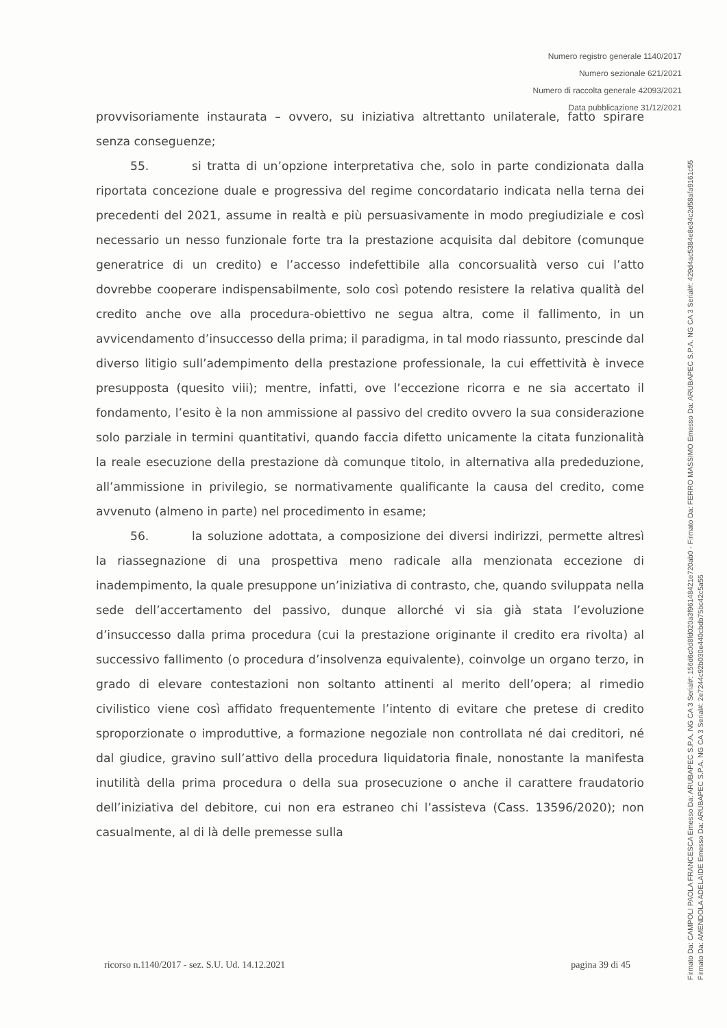Numero registro generale 1140/2017
Numero sezionale 621/2021
Numero di raccolta generale 42093/2021
Data pubblicazione 31/12/2021
provvisoriamente instaurata – ovvero, su iniziativa altrettanto unilaterale, fatto spirare senza conseguenze;
55. si tratta di un’opzione interpretativa che, solo in parte condizionata dalla riportata concezione duale e progressiva del regime concordatario indicata nella terna dei precedenti del 2021, assume in realtà e più persuasivamente in modo pregiudiziale e così necessario un nesso funzionale forte tra la prestazione acquisita dal debitore (comunque generatrice di un credito) e l’accesso indefettibile alla concorsualità verso cui l’atto dovrebbe cooperare indispensabilmente, solo così potendo resistere la relativa qualità del credito anche ove alla procedura-obiettivo ne segua altra, come il fallimento, in un avvicendamento d’insuccesso della prima; il paradigma, in tal modo riassunto, prescinde dal diverso litigio sull’adempimento della prestazione professionale, la cui effettività è invece presupposta (quesito viii); mentre, infatti, ove l’eccezione ricorra e ne sia accertato il fondamento, l’esito è la non ammissione al passivo del credito ovvero la sua considerazione solo parziale in termini quantitativi, quando faccia difetto unicamente la citata funzionalità la reale esecuzione della prestazione dà comunque titolo, in alternativa alla prededuzione, all’ammissione in privilegio, se normativamente qualificante la causa del credito, come avvenuto (almeno in parte) nel procedimento in esame;
56. la soluzione adottata, a composizione dei diversi indirizzi, permette altresì la riassegnazione di una prospettiva meno radicale alla menzionata eccezione di inadempimento, la quale presuppone un’iniziativa di contrasto, che, quando sviluppata nella sede dell’accertamento del passivo, dunque allorché vi sia già stata l’evoluzione d’insuccesso dalla prima procedura (cui la prestazione originante il credito era rivolta) al successivo fallimento (o procedura d’insolvenza equivalente), coinvolge un organo terzo, in grado di elevare contestazioni non soltanto attinenti al merito dell’opera; al rimedio civilistico viene così affidato frequentemente l’intento di evitare che pretese di credito sproporzionate o improduttive, a formazione negoziale non controllata né dai creditori, né dal giudice, gravino sull’attivo della procedura liquidatoria finale, nonostante la manifesta inutilità della prima procedura o della sua prosecuzione o anche il carattere fraudatorio dell’iniziativa del debitore, cui non era estraneo chi l’assisteva (Cass. 13596/2020); non casualmente, al di là delle premesse sulla
ricorso n.1140/2017 - sez. S.U. Ud. 14.12.2021 pagina 39 di 45
Firmato Da: CAMPOLI PAOLA FRANCESCA Emesso Da: ARUBAPEC S.P.A. NG CA 3 Serial#: 156d6c0d8fd020a3f96148421e720ab0 - Firmato Da: FERRO MASSIMO Emesso Da: ARUBAPEC S.P.A. NG CA 3 Serial#: 429d4ac5384e8e34c2d58afa9161c55
Firmato Da: AMENDOLA ADELAIDE Emesso Da: ARUBAPEC S.P.A. NG CA 3 Serial#: 2e7244c92b030e440cbdb75bc42c5a55